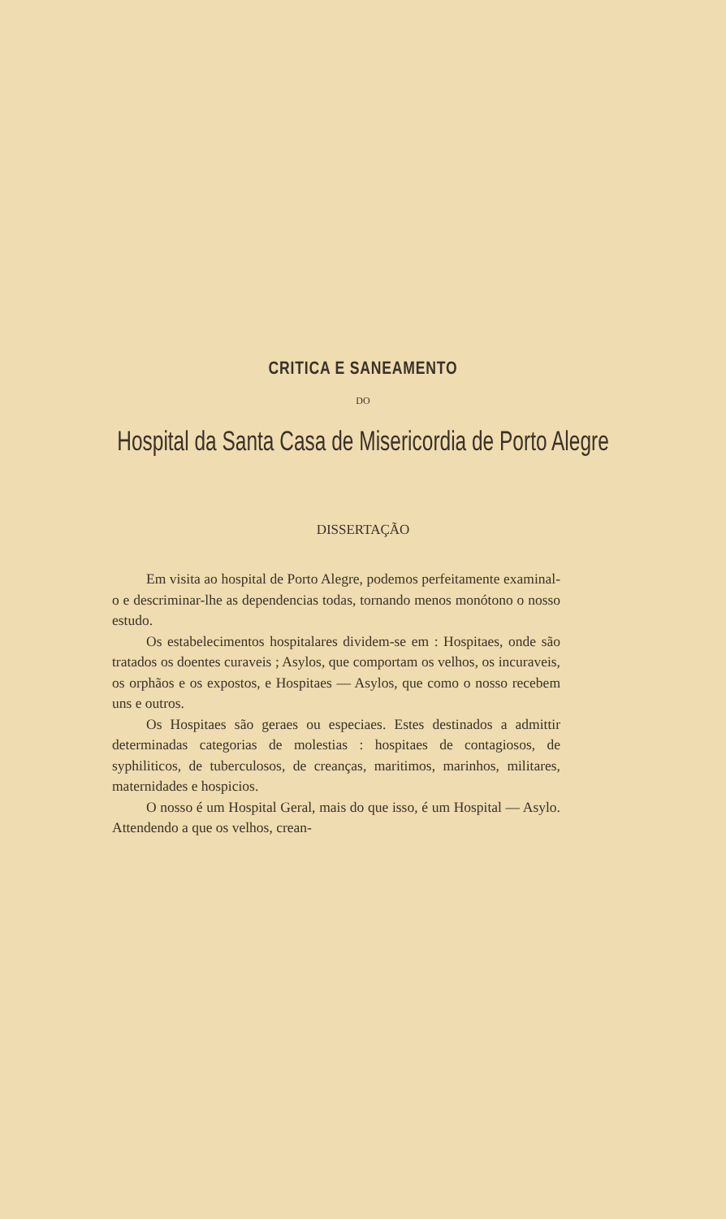CRITICA E SANEAMENTO
DO
Hospital da Santa Casa de Misericordia de Porto Alegre
DISSERTAÇÃO
Em visita ao hospital de Porto Alegre, podemos perfeitamente examinal-o e descriminar-lhe as dependencias todas, tornando menos monótono o nosso estudo.
Os estabelecimentos hospitalares dividem-se em : Hospitaes, onde são tratados os doentes curaveis ; Asylos, que comportam os velhos, os incuraveis, os orphãos e os expostos, e Hospitaes — Asylos, que como o nosso recebem uns e outros.
Os Hospitaes são geraes ou especiaes. Estes destinados a admittir determinadas categorias de molestias : hospitaes de contagiosos, de syphiliticos, de tuberculosos, de creanças, maritimos, marinhos, militares, maternidades e hospicios.
O nosso é um Hospital Geral, mais do que isso, é um Hospital — Asylo. Attendendo a que os velhos, crean-